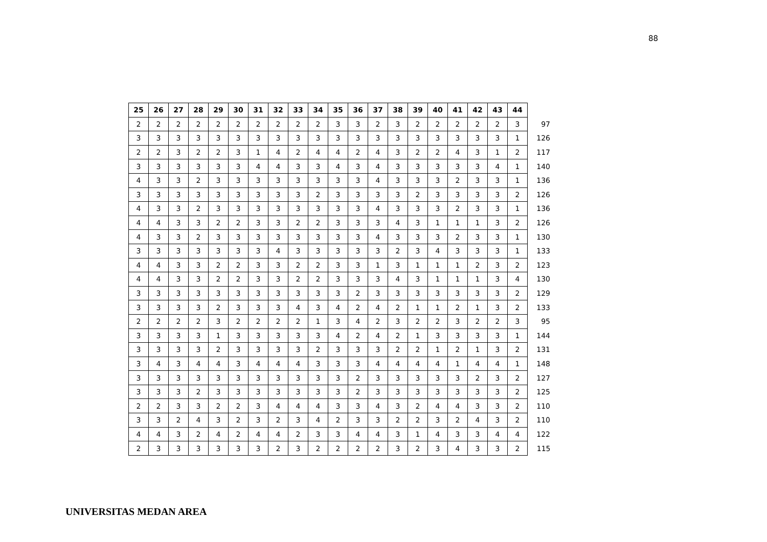88
| 25 | 26 | 27 | 28 | 29 | 30 | 31 | 32 | 33 | 34 | 35 | 36 | 37 | 38 | 39 | 40 | 41 | 42 | 43 | 44 | |
| --- | --- | --- | --- | --- | --- | --- | --- | --- | --- | --- | --- | --- | --- | --- | --- | --- | --- | --- | --- | --- |
| 2 | 2 | 2 | 2 | 2 | 2 | 2 | 2 | 2 | 2 | 3 | 3 | 2 | 3 | 2 | 2 | 2 | 2 | 2 | 3 | 97 |
| 3 | 3 | 3 | 3 | 3 | 3 | 3 | 3 | 3 | 3 | 3 | 3 | 3 | 3 | 3 | 3 | 3 | 3 | 3 | 1 | 126 |
| 2 | 2 | 3 | 2 | 2 | 3 | 1 | 4 | 2 | 4 | 4 | 2 | 4 | 3 | 2 | 2 | 4 | 3 | 1 | 2 | 117 |
| 3 | 3 | 3 | 3 | 3 | 3 | 4 | 4 | 3 | 3 | 4 | 3 | 4 | 3 | 3 | 3 | 3 | 3 | 4 | 1 | 140 |
| 4 | 3 | 3 | 2 | 3 | 3 | 3 | 3 | 3 | 3 | 3 | 3 | 4 | 3 | 3 | 3 | 2 | 3 | 3 | 1 | 136 |
| 3 | 3 | 3 | 3 | 3 | 3 | 3 | 3 | 3 | 2 | 3 | 3 | 3 | 3 | 2 | 3 | 3 | 3 | 3 | 2 | 126 |
| 4 | 3 | 3 | 2 | 3 | 3 | 3 | 3 | 3 | 3 | 3 | 3 | 4 | 3 | 3 | 3 | 2 | 3 | 3 | 1 | 136 |
| 4 | 4 | 3 | 3 | 2 | 2 | 3 | 3 | 2 | 2 | 3 | 3 | 3 | 4 | 3 | 1 | 1 | 1 | 3 | 2 | 126 |
| 4 | 3 | 3 | 2 | 3 | 3 | 3 | 3 | 3 | 3 | 3 | 3 | 4 | 3 | 3 | 3 | 2 | 3 | 3 | 1 | 130 |
| 3 | 3 | 3 | 3 | 3 | 3 | 3 | 4 | 3 | 3 | 3 | 3 | 3 | 2 | 3 | 4 | 3 | 3 | 3 | 1 | 133 |
| 4 | 4 | 3 | 3 | 2 | 2 | 3 | 3 | 2 | 2 | 3 | 3 | 1 | 3 | 1 | 1 | 1 | 2 | 3 | 2 | 123 |
| 4 | 4 | 3 | 3 | 2 | 2 | 3 | 3 | 2 | 2 | 3 | 3 | 3 | 4 | 3 | 1 | 1 | 1 | 3 | 4 | 130 |
| 3 | 3 | 3 | 3 | 3 | 3 | 3 | 3 | 3 | 3 | 3 | 2 | 3 | 3 | 3 | 3 | 3 | 3 | 3 | 2 | 129 |
| 3 | 3 | 3 | 3 | 2 | 3 | 3 | 3 | 4 | 3 | 4 | 2 | 4 | 2 | 1 | 1 | 2 | 1 | 3 | 2 | 133 |
| 2 | 2 | 2 | 2 | 3 | 2 | 2 | 2 | 2 | 1 | 3 | 4 | 2 | 3 | 2 | 2 | 3 | 2 | 2 | 3 | 95 |
| 3 | 3 | 3 | 3 | 1 | 3 | 3 | 3 | 3 | 3 | 4 | 2 | 4 | 2 | 1 | 3 | 3 | 3 | 3 | 1 | 144 |
| 3 | 3 | 3 | 3 | 2 | 3 | 3 | 3 | 3 | 2 | 3 | 3 | 3 | 2 | 2 | 1 | 2 | 1 | 3 | 2 | 131 |
| 3 | 4 | 3 | 4 | 4 | 3 | 4 | 4 | 4 | 3 | 3 | 3 | 4 | 4 | 4 | 4 | 1 | 4 | 4 | 1 | 148 |
| 3 | 3 | 3 | 3 | 3 | 3 | 3 | 3 | 3 | 3 | 3 | 2 | 3 | 3 | 3 | 3 | 3 | 2 | 3 | 2 | 127 |
| 3 | 3 | 3 | 2 | 3 | 3 | 3 | 3 | 3 | 3 | 3 | 2 | 3 | 3 | 3 | 3 | 3 | 3 | 3 | 2 | 125 |
| 2 | 2 | 3 | 3 | 2 | 2 | 3 | 4 | 4 | 4 | 3 | 3 | 4 | 3 | 2 | 4 | 4 | 3 | 3 | 2 | 110 |
| 3 | 3 | 2 | 4 | 3 | 2 | 3 | 2 | 3 | 4 | 2 | 3 | 3 | 2 | 2 | 3 | 2 | 4 | 3 | 2 | 110 |
| 4 | 4 | 3 | 2 | 4 | 2 | 4 | 4 | 2 | 3 | 3 | 4 | 4 | 3 | 1 | 4 | 3 | 3 | 4 | 4 | 122 |
| 2 | 3 | 3 | 3 | 3 | 3 | 3 | 2 | 3 | 2 | 2 | 2 | 2 | 3 | 2 | 3 | 4 | 3 | 3 | 2 | 115 |
UNIVERSITAS MEDAN AREA